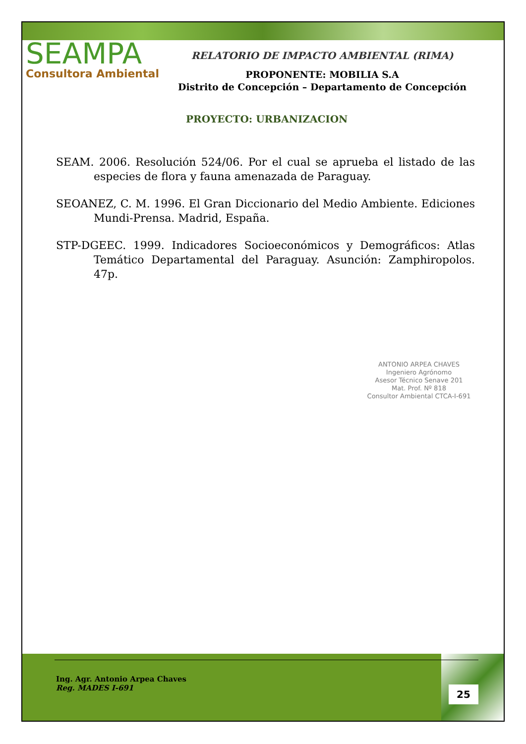SEAMPA
Consultora Ambiental
RELATORIO DE IMPACTO AMBIENTAL (RIMA)
PROPONENTE: MOBILIA S.A
Distrito de Concepción – Departamento de Concepción
PROYECTO: URBANIZACION
SEAM. 2006. Resolución 524/06. Por el cual se aprueba el listado de las especies de flora y fauna amenazada de Paraguay.
SEOANEZ, C. M. 1996. El Gran Diccionario del Medio Ambiente. Ediciones Mundi-Prensa. Madrid, España.
STP-DGEEC. 1999. Indicadores Socioeconómicos y Demográficos: Atlas Temático Departamental del Paraguay. Asunción: Zamphiropolos. 47p.
ANTONIO ARPEA CHAVES
Ingeniero Agrónomo
Asesor Técnico Senave 201
Mat. Prof. Nº 818
Consultor Ambiental CTCA-I-691
Ing. Agr. Antonio Arpea Chaves
Reg. MADES I-691
25